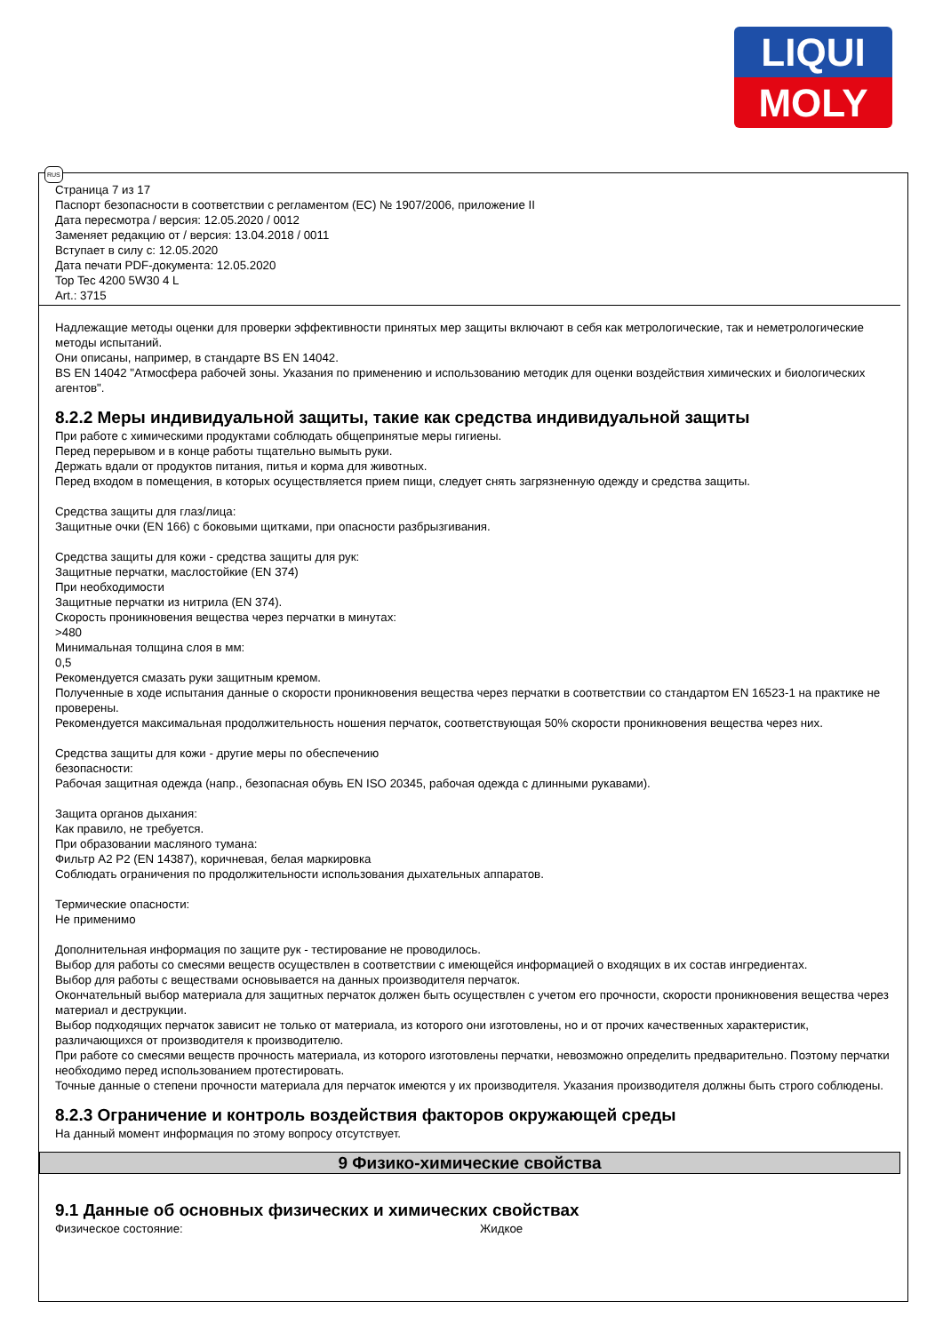LIQUI
MOLY
Страница 7 из 17
Паспорт безопасности в соответствии с регламентом (ЕС) № 1907/2006, приложение II
Дата пересмотра / версия: 12.05.2020 / 0012
Заменяет редакцию от / версия: 13.04.2018 / 0011
Вступает в силу с: 12.05.2020
Дата печати PDF-документа: 12.05.2020
Top Tec 4200 5W30 4 L
Art.: 3715
Надлежащие методы оценки для проверки эффективности принятых мер защиты включают в себя как метрологические, так и неметрологические методы испытаний.
Они описаны, например, в стандарте BS EN 14042.
BS EN 14042 "Атмосфера рабочей зоны. Указания по применению и использованию методик для оценки воздействия химических и биологических агентов".
8.2.2 Меры индивидуальной защиты, такие как средства индивидуальной защиты
При работе с химическими продуктами соблюдать общепринятые меры гигиены.
Перед перерывом и в конце работы тщательно вымыть руки.
Держать вдали от продуктов питания, питья и корма для животных.
Перед входом в помещения, в которых осуществляется прием пищи, следует снять загрязненную одежду и средства защиты.
Средства защиты для глаз/лица:
Защитные очки (EN 166) с боковыми щитками, при опасности разбрызгивания.
Средства защиты для кожи - средства защиты для рук:
Защитные перчатки, маслостойкие (EN 374)
При необходимости
Защитные перчатки из нитрила (EN 374).
Скорость проникновения вещества через перчатки в минутах:
>480
Минимальная толщина слоя в мм:
0,5
Рекомендуется смазать руки защитным кремом.
Полученные в ходе испытания данные о скорости проникновения вещества через перчатки в соответствии со стандартом EN 16523-1 на практике не проверены.
Рекомендуется максимальная продолжительность ношения перчаток, соответствующая 50% скорости проникновения вещества через них.
Средства защиты для кожи - другие меры по обеспечению
безопасности:
Рабочая защитная одежда (напр., безопасная обувь EN ISO 20345, рабочая одежда с длинными рукавами).
Защита органов дыхания:
Как правило, не требуется.
При образовании масляного тумана:
Фильтр A2 P2 (EN 14387), коричневая, белая маркировка
Соблюдать ограничения по продолжительности использования дыхательных аппаратов.
Термические опасности:
Не применимо
Дополнительная информация по защите рук - тестирование не проводилось.
Выбор для работы со смесями веществ осуществлен в соответствии с имеющейся информацией о входящих в их состав ингредиентах.
Выбор для работы с веществами основывается на данных производителя перчаток.
Окончательный выбор материала для защитных перчаток должен быть осуществлен с учетом его прочности, скорости проникновения вещества через материал и деструкции.
Выбор подходящих перчаток зависит не только от материала, из которого они изготовлены, но и от прочих качественных характеристик, различающихся от производителя к производителю.
При работе со смесями веществ прочность материала, из которого изготовлены перчатки, невозможно определить предварительно. Поэтому перчатки необходимо перед использованием протестировать.
Точные данные о степени прочности материала для перчаток имеются у их производителя. Указания производителя должны быть строго соблюдены.
8.2.3 Ограничение и контроль воздействия факторов окружающей среды
На данный момент информация по этому вопросу отсутствует.
9 Физико-химические свойства
9.1 Данные об основных физических и химических свойствах
Физическое состояние: Жидкое
RUS